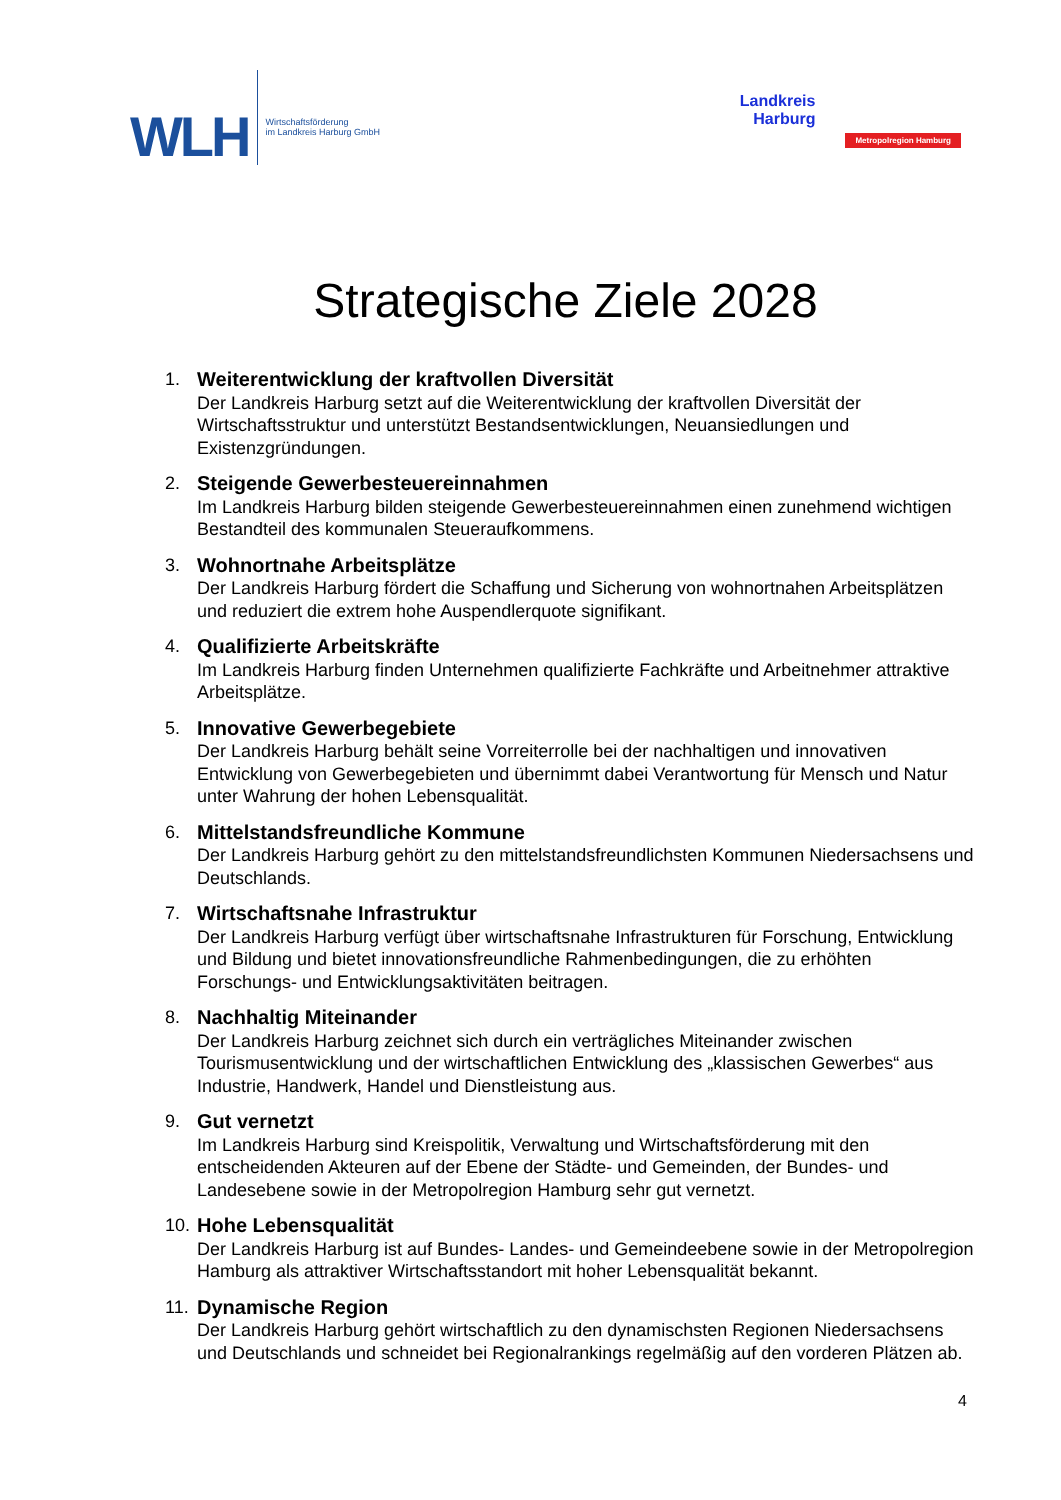WLH Wirtschaftsförderung
im Landkreis Harburg GmbH
Landkreis
Harburg
Metropolregion Hamburg
Strategische Ziele 2028
1. Weiterentwicklung der kraftvollen Diversität
Der Landkreis Harburg setzt auf die Weiterentwicklung der kraftvollen Diversität der Wirtschaftsstruktur und unterstützt Bestandsentwicklungen, Neuansiedlungen und Existenzgründungen.
2. Steigende Gewerbesteuereinnahmen
Im Landkreis Harburg bilden steigende Gewerbesteuereinnahmen einen zunehmend wichtigen Bestandteil des kommunalen Steueraufkommens.
3. Wohnortnahe Arbeitsplätze
Der Landkreis Harburg fördert die Schaffung und Sicherung von wohnortnahen Arbeitsplätzen und reduziert die extrem hohe Auspendlerquote signifikant.
4. Qualifizierte Arbeitskräfte
Im Landkreis Harburg finden Unternehmen qualifizierte Fachkräfte und Arbeitnehmer attraktive Arbeitsplätze.
5. Innovative Gewerbegebiete
Der Landkreis Harburg behält seine Vorreiterrolle bei der nachhaltigen und innovativen Entwicklung von Gewerbegebieten und übernimmt dabei Verantwortung für Mensch und Natur unter Wahrung der hohen Lebensqualität.
6. Mittelstandsfreundliche Kommune
Der Landkreis Harburg gehört zu den mittelstandsfreundlichsten Kommunen Niedersachsens und Deutschlands.
7. Wirtschaftsnahe Infrastruktur
Der Landkreis Harburg verfügt über wirtschaftsnahe Infrastrukturen für Forschung, Entwicklung und Bildung und bietet innovationsfreundliche Rahmenbedingungen, die zu erhöhten Forschungs- und Entwicklungsaktivitäten beitragen.
8. Nachhaltig Miteinander
Der Landkreis Harburg zeichnet sich durch ein verträgliches Miteinander zwischen Tourismusentwicklung und der wirtschaftlichen Entwicklung des „klassischen Gewerbes“ aus Industrie, Handwerk, Handel und Dienstleistung aus.
9. Gut vernetzt
Im Landkreis Harburg sind Kreispolitik, Verwaltung und Wirtschaftsförderung mit den entscheidenden Akteuren auf der Ebene der Städte- und Gemeinden, der Bundes- und Landesebene sowie in der Metropolregion Hamburg sehr gut vernetzt.
10.
Hohe Lebensqualität
Der Landkreis Harburg ist auf Bundes- Landes- und Gemeindeebene sowie in der Metropolregion Hamburg als attraktiver Wirtschaftsstandort mit hoher Lebensqualität bekannt.
11.
Dynamische Region
Der Landkreis Harburg gehört wirtschaftlich zu den dynamischsten Regionen Niedersachsens und Deutschlands und schneidet bei Regionalrankings regelmäßig auf den vorderen Plätzen ab.
4